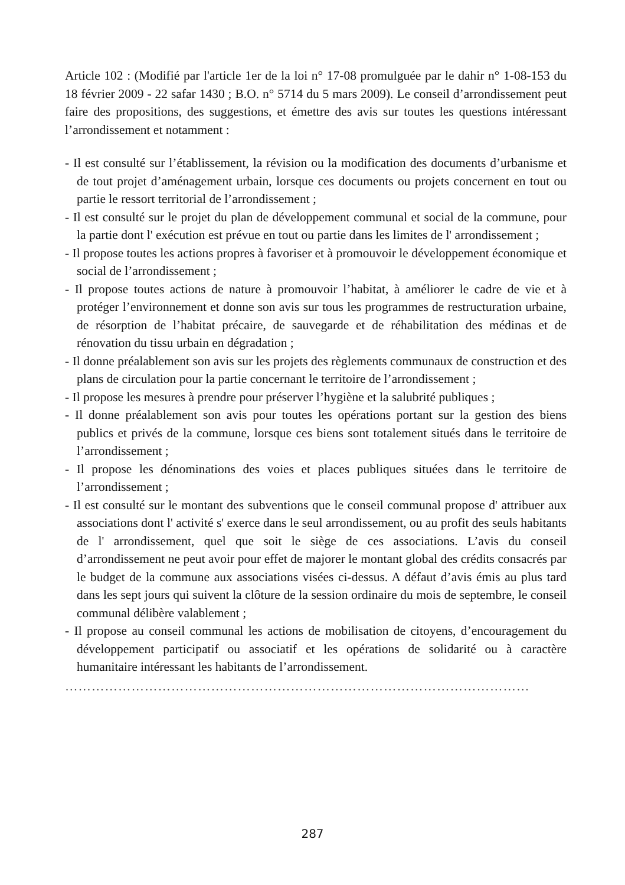Article 102 : (Modifié par l'article 1er de la loi n° 17-08 promulguée par le dahir n° 1-08-153 du 18 février 2009 - 22 safar 1430 ; B.O. n° 5714 du 5 mars 2009). Le conseil d’arrondissement peut faire des propositions, des suggestions, et émettre des avis sur toutes les questions intéressant l’arrondissement et notamment :
- Il est consulté sur l’établissement, la révision ou la modification des documents d’urbanisme et de tout projet d’aménagement urbain, lorsque ces documents ou projets concernent en tout ou partie le ressort territorial de l’arrondissement ;
- Il est consulté sur le projet du plan de développement communal et social de la commune, pour la partie dont l' exécution est prévue en tout ou partie dans les limites de l' arrondissement ;
- Il propose toutes les actions propres à favoriser et à promouvoir le développement économique et social de l’arrondissement ;
- Il propose toutes actions de nature à promouvoir l’habitat, à améliorer le cadre de vie et à protéger l’environnement et donne son avis sur tous les programmes de restructuration urbaine, de résorption de l’habitat précaire, de sauvegarde et de réhabilitation des médinas et de rénovation du tissu urbain en dégradation ;
- Il donne préalablement son avis sur les projets des règlements communaux de construction et des plans de circulation pour la partie concernant le territoire de l’arrondissement ;
- Il propose les mesures à prendre pour préserver l’hygiène et la salubrité publiques ;
- Il donne préalablement son avis pour toutes les opérations portant sur la gestion des biens publics et privés de la commune, lorsque ces biens sont totalement situés dans le territoire de l’arrondissement ;
- Il propose les dénominations des voies et places publiques situées dans le territoire de l’arrondissement ;
- Il est consulté sur le montant des subventions que le conseil communal propose d' attribuer aux associations dont l' activité s' exerce dans le seul arrondissement, ou au profit des seuls habitants de l' arrondissement, quel que soit le siège de ces associations. L’avis du conseil d’arrondissement ne peut avoir pour effet de majorer le montant global des crédits consacrés par le budget de la commune aux associations visées ci-dessus. A défaut d’avis émis au plus tard dans les sept jours qui suivent la clôture de la session ordinaire du mois de septembre, le conseil communal délibère valablement ;
- Il propose au conseil communal les actions de mobilisation de citoyens, d’encouragement du développement participatif ou associatif et les opérations de solidarité ou à caractère humanitaire intéressant les habitants de l’arrondissement.
……………………………………………………………………………………………
287